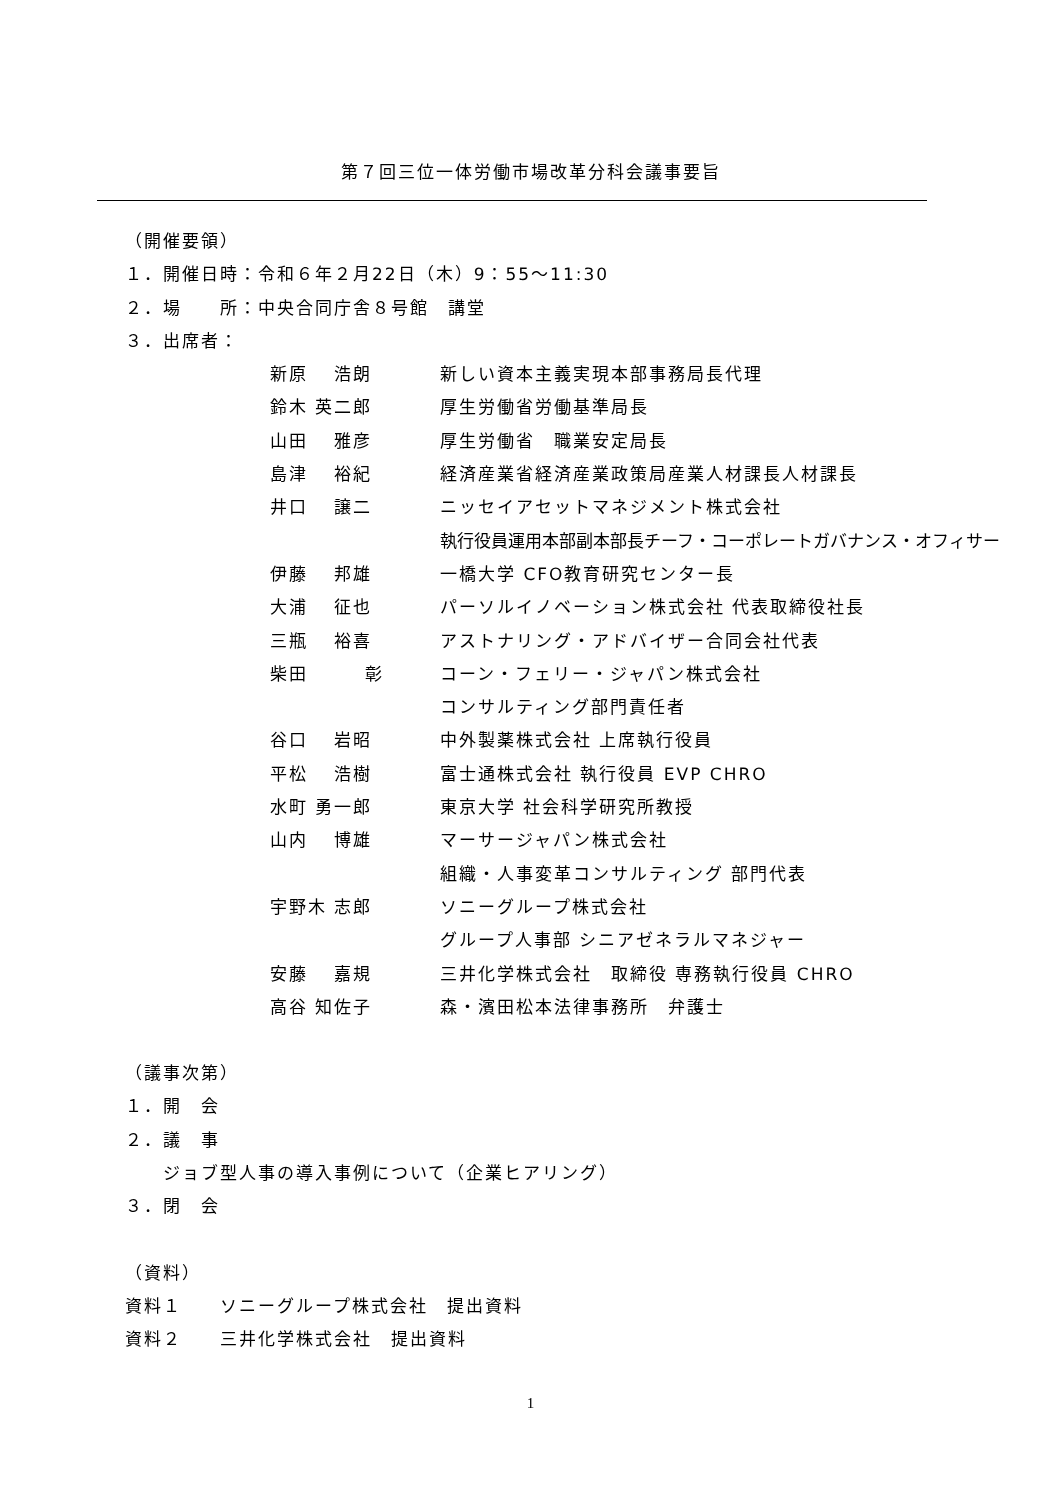第７回三位一体労働市場改革分科会議事要旨
（開催要領）
１．開催日時：令和６年２月22日（木）9：55～11:30
２．場　　所：中央合同庁舎８号館　講堂
３．出席者：
新原　 浩朗 新しい資本主義実現本部事務局長代理
鈴木 英二郎 厚生労働省労働基準局長
山田　 雅彦 厚生労働省　職業安定局長
島津　 裕紀 経済産業省経済産業政策局産業人材課長人材課長
井口　 譲二 ニッセイアセットマネジメント株式会社
執行役員運用本部副本部長チーフ・コーポレートガバナンス・オフィサー
伊藤　 邦雄 一橋大学 CFO教育研究センター長
大浦　 征也 パーソルイノベーション株式会社 代表取締役社長
三瓶　 裕喜 アストナリング・アドバイザー合同会社代表
柴田　　　彰 コーン・フェリー・ジャパン株式会社
コンサルティング部門責任者
谷口　 岩昭 中外製薬株式会社 上席執行役員
平松　 浩樹 富士通株式会社 執行役員 EVP CHRO
水町 勇一郎 東京大学 社会科学研究所教授
山内　 博雄 マーサージャパン株式会社
組織・人事変革コンサルティング 部門代表
宇野木 志郎 ソニーグループ株式会社
グループ人事部 シニアゼネラルマネジャー
安藤　 嘉規 三井化学株式会社　取締役 専務執行役員 CHRO
高谷 知佐子 森・濱田松本法律事務所　弁護士
（議事次第）
１．開　会
２．議　事
　　ジョブ型人事の導入事例について（企業ヒアリング）
３．閉　会
（資料）
資料１　　ソニーグループ株式会社　提出資料
資料２　　三井化学株式会社　提出資料
1